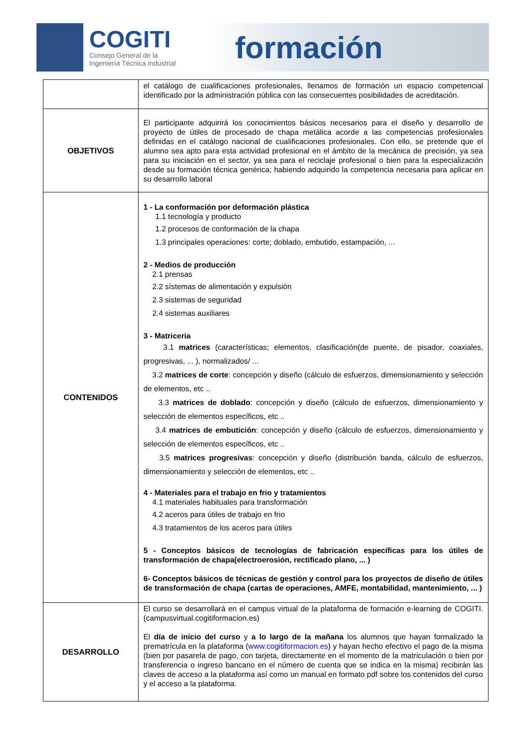COGITI
Consejo General de la
Ingeniería Técnica Industrial
formación
| | el catálogo de cualificaciones profesionales, llenamos de formación un espacio competencial identificado por la administración pública con las consecuentes posibilidades de acreditación. |
| OBJETIVOS | El participante adquirirá los conocimientos básicos necesarios para el diseño y desarrollo de proyecto de útiles de procesado de chapa metálica acorde a las competencias profesionales definidas en el catálogo nacional de cualificaciones profesionales. Con ello, se pretende que el alumno sea apto para esta actividad profesional en el ámbito de la mecánica de precisión, ya sea para su iniciación en el sector, ya sea para el reciclaje profesional o bien para la especialización desde su formación técnica genérica; habiendo adquirido la competencia necesaria para aplicar en su desarrollo laboral |
| CONTENIDOS | 1 - La conformación por deformación plástica 1.1 tecnología y producto 1.2 procesos de conformación de la chapa 1.3 principales operaciones: corte; doblado, embutido, estampación, ... 2 - Medios de producción 2.1 prensas 2.2 sístemas de alimentación y expulsión 2.3 sistemas de seguridad 2.4 sistemas auxiliares 3 - Matriceria 3.1 matrices (características; elementos, clasificación(de puente, de pisador, coaxiales, progresivas, ... ), normalizados/ ... 3.2 matrices de corte : concepción y diseño (cálculo de esfuerzos, dimensionamiento y selección de elementos, etc .. 3.3 matrices de doblado : concepción y diseño (cálculo de esfuerzos, dimensionamiento y selección de elementos específicos, etc .. 3.4 matrices de embutición : concepción y diseño (cálculo de esfuerzos, dimensionamiento y selección de elementos específicos, etc .. 3.5 matrices progresivas : concepción y diseño (distribución banda, cálculo de esfuerzos, dimensionamiento y selección de elementos, etc .. 4 - Materiales para el trabajo en frio y tratamientos 4.1 materiales habituales para transformación 4.2 aceros para útiles de trabajo en frio 4.3 tratamientos de los aceros para útiles 5 - Conceptos básicos de tecnologías de fabricación específicas para los útiles de transformación de chapa(electroerosión, rectificado plano, ... ) 6- Conceptos básicos de técnicas de gestión y control para los proyectos de diseño de útiles de transformación de chapa (cartas de operaciones, AMFE, montabilidad, mantenimiento, ... ) |
| DESARROLLO | El curso se desarrollará en el campus virtual de la plataforma de formación e-learning de COGITI. (campusvirtual.cogitiformacion.es) El día de inicio del curso y a lo largo de la mañana los alumnos que hayan formalizado la prematrícula en la plataforma ( www.cogitiformacion.es ) y hayan hecho efectivo el pago de la misma (bien por pasarela de pago, con tarjeta, directamente en el momento de la matriculación o bien por transferencia o ingreso bancario en el número de cuenta que se indica en la misma) recibirán las claves de acceso a la plataforma así como un manual en formato pdf sobre los contenidos del curso y el acceso a la plataforma. |